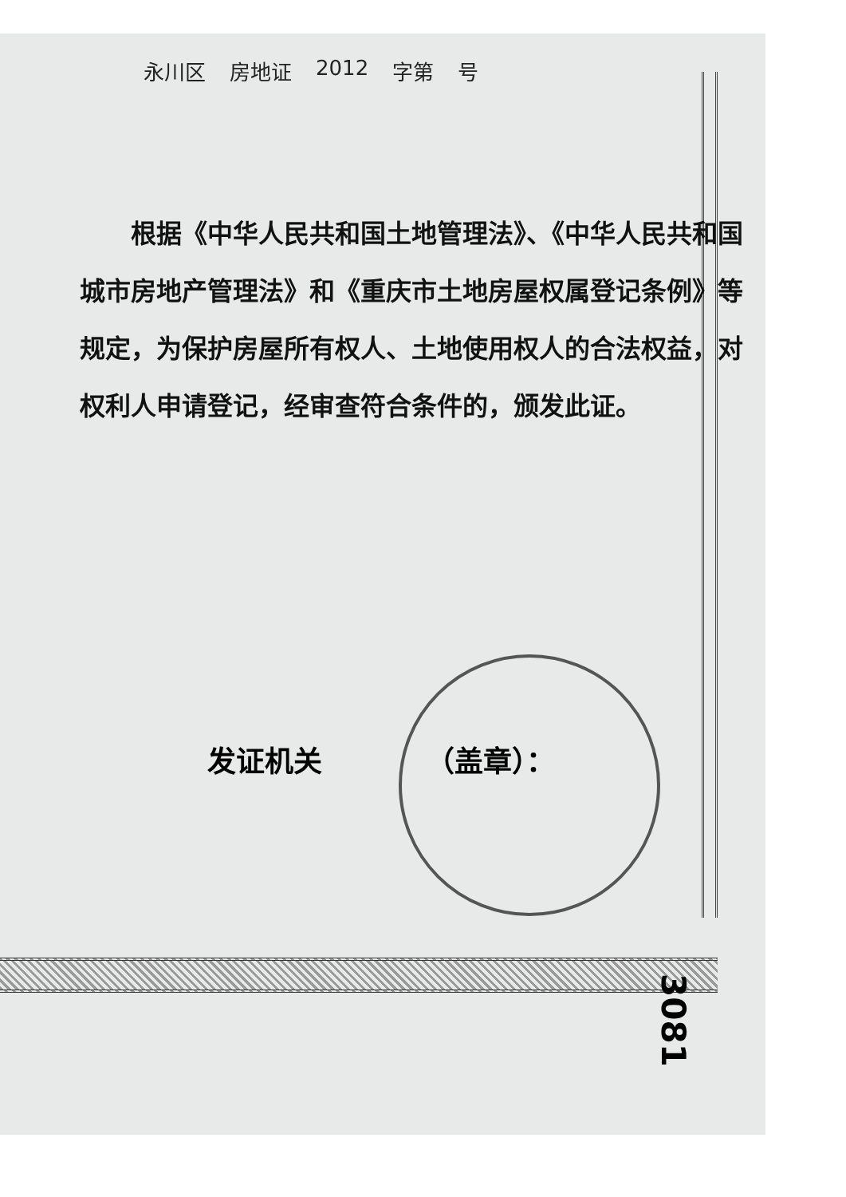永川区 房地证 2012 字第 号
根据《中华人民共和国土地管理法》、《中华人民共和国城市房地产管理法》和《重庆市土地房屋权属登记条例》等规定，为保护房屋所有权人、土地使用权人的合法权益，对权利人申请登记，经审查符合条件的，颁发此证。
发证机关 （盖章）：
3081